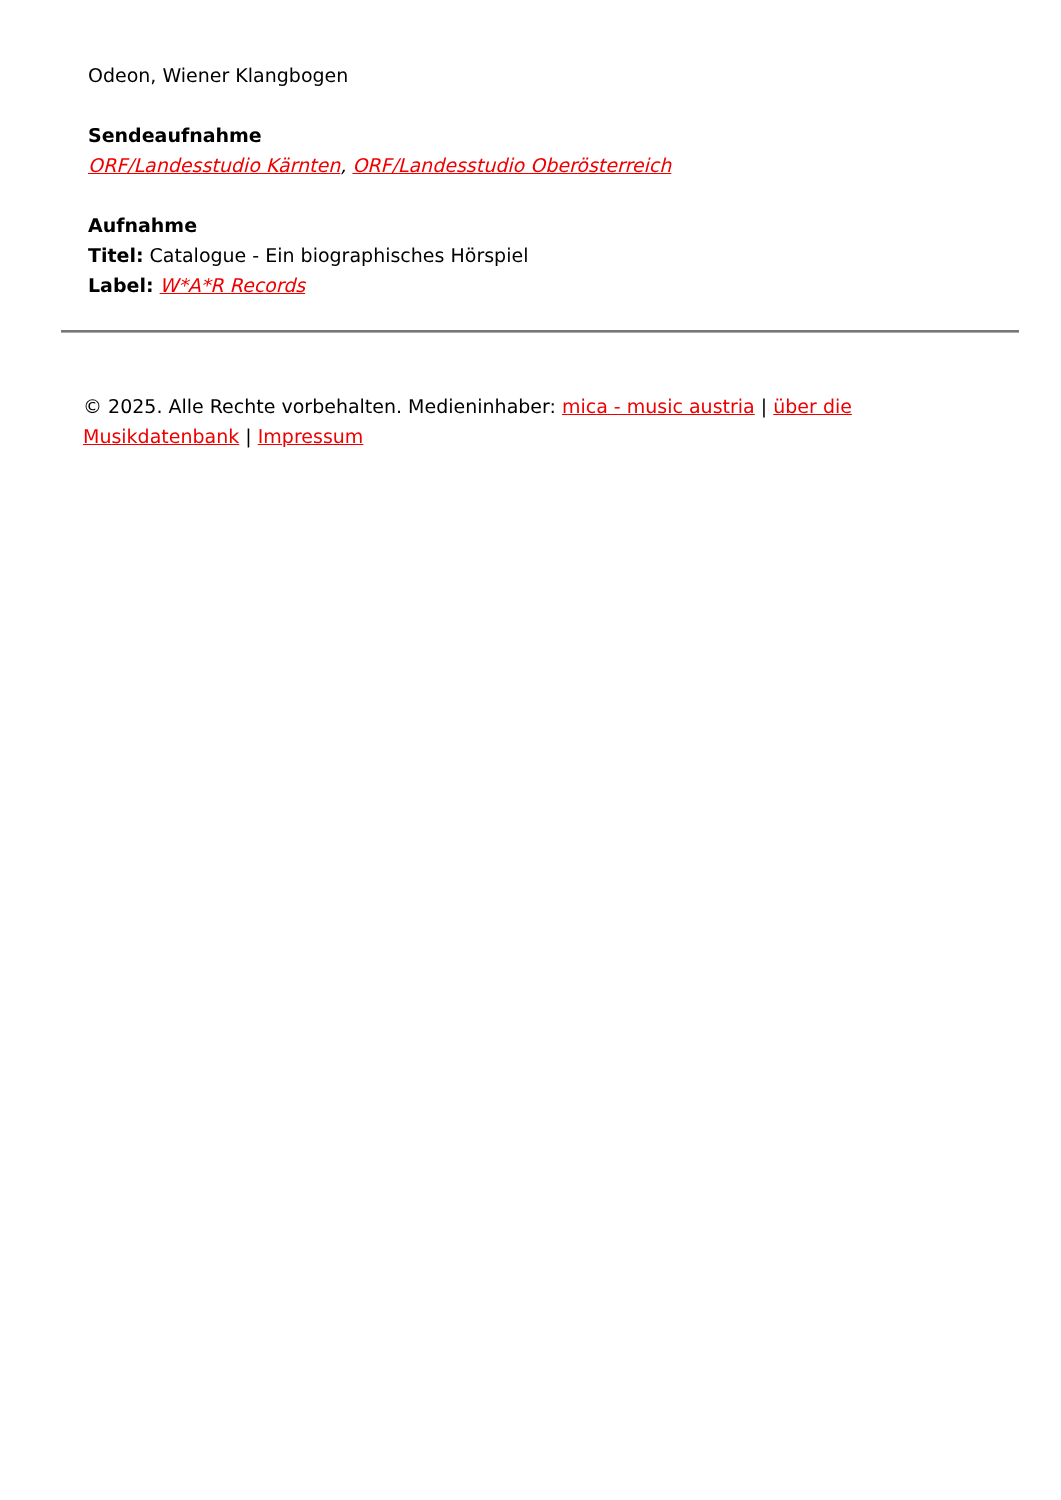Odeon, Wiener Klangbogen
Sendeaufnahme
ORF/Landesstudio Kärnten, ORF/Landesstudio Oberösterreich
Aufnahme
Titel: Catalogue - Ein biographisches Hörspiel
Label: W*A*R Records
© 2025. Alle Rechte vorbehalten. Medieninhaber: mica - music austria | über die Musikdatenbank | Impressum